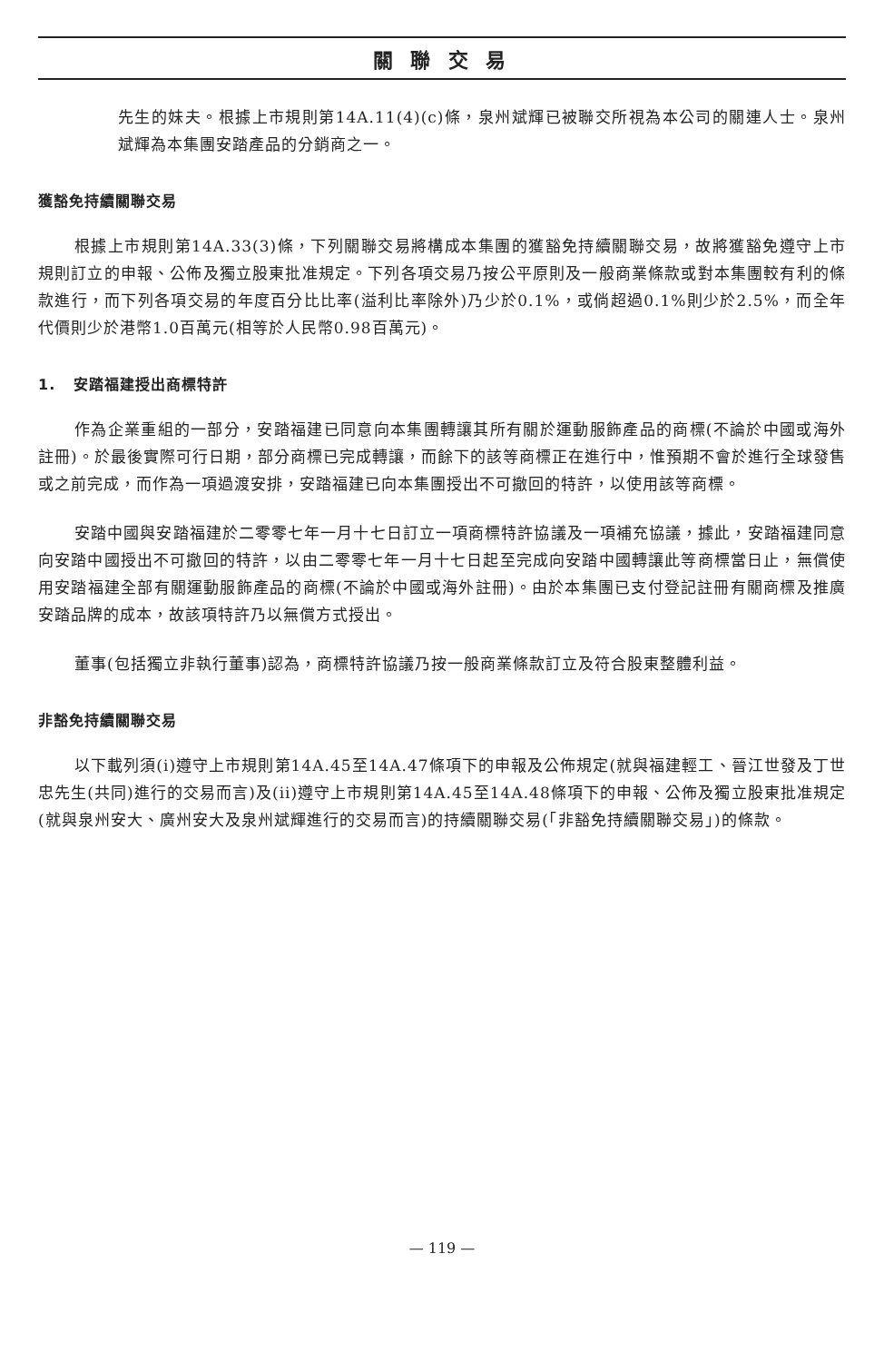關 聯 交 易
先生的妹夫。根據上市規則第14A.11(4)(c)條，泉州斌輝已被聯交所視為本公司的關連人士。泉州斌輝為本集團安踏產品的分銷商之一。
獲豁免持續關聯交易
根據上市規則第14A.33(3)條，下列關聯交易將構成本集團的獲豁免持續關聯交易，故將獲豁免遵守上市規則訂立的申報、公佈及獨立股東批准規定。下列各項交易乃按公平原則及一般商業條款或對本集團較有利的條款進行，而下列各項交易的年度百分比比率(溢利比率除外)乃少於0.1%，或倘超過0.1%則少於2.5%，而全年代價則少於港幣1.0百萬元(相等於人民幣0.98百萬元)。
1. 安踏福建授出商標特許
作為企業重組的一部分，安踏福建已同意向本集團轉讓其所有關於運動服飾產品的商標(不論於中國或海外註冊)。於最後實際可行日期，部分商標已完成轉讓，而餘下的該等商標正在進行中，惟預期不會於進行全球發售或之前完成，而作為一項過渡安排，安踏福建已向本集團授出不可撤回的特許，以使用該等商標。
安踏中國與安踏福建於二零零七年一月十七日訂立一項商標特許協議及一項補充協議，據此，安踏福建同意向安踏中國授出不可撤回的特許，以由二零零七年一月十七日起至完成向安踏中國轉讓此等商標當日止，無償使用安踏福建全部有關運動服飾產品的商標(不論於中國或海外註冊)。由於本集團已支付登記註冊有關商標及推廣安踏品牌的成本，故該項特許乃以無償方式授出。
董事(包括獨立非執行董事)認為，商標特許協議乃按一般商業條款訂立及符合股東整體利益。
非豁免持續關聯交易
以下載列須(i)遵守上市規則第14A.45至14A.47條項下的申報及公佈規定(就與福建輕工、晉江世發及丁世忠先生(共同)進行的交易而言)及(ii)遵守上市規則第14A.45至14A.48條項下的申報、公佈及獨立股東批准規定(就與泉州安大、廣州安大及泉州斌輝進行的交易而言)的持續關聯交易(「非豁免持續關聯交易」)的條款。
— 119 —